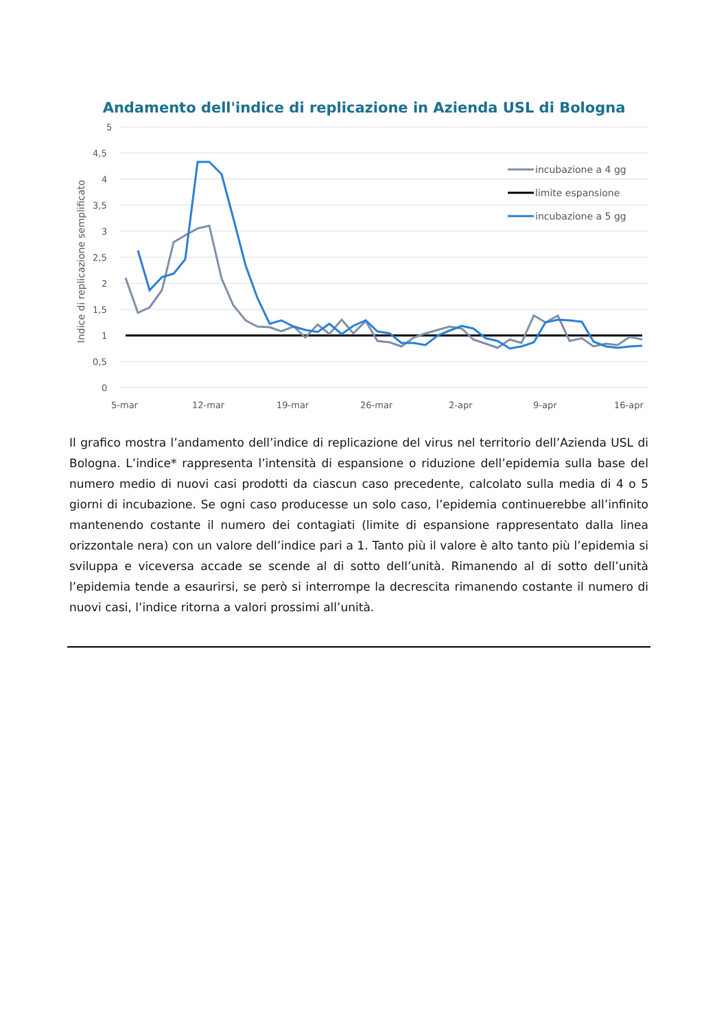Andamento dell'indice di replicazione in Azienda USL di Bologna
5
4,5
4
3,5
3
2,5
2
1,5
1
0,5
0
Indice di replicazione semplificato
5-mar
12-mar
19-mar
26-mar
2-apr
9-apr
16-apr
incubazione a 4 gg
limite espansione
incubazione a 5 gg
Il grafico mostra l’andamento dell’indice di replicazione del virus nel territorio dell’Azienda USL di Bologna. L’indice* rappresenta l’intensità di espansione o riduzione dell’epidemia sulla base del numero medio di nuovi casi prodotti da ciascun caso precedente, calcolato sulla media di 4 o 5 giorni di incubazione. Se ogni caso producesse un solo caso, l’epidemia continuerebbe all’infinito mantenendo costante il numero dei contagiati (limite di espansione rappresentato dalla linea orizzontale nera) con un valore dell’indice pari a 1. Tanto più il valore è alto tanto più l’epidemia si sviluppa e viceversa accade se scende al di sotto dell’unità. Rimanendo al di sotto dell’unità l’epidemia tende a esaurirsi, se però si interrompe la decrescita rimanendo costante il numero di nuovi casi, l’indice ritorna a valori prossimi all’unità.